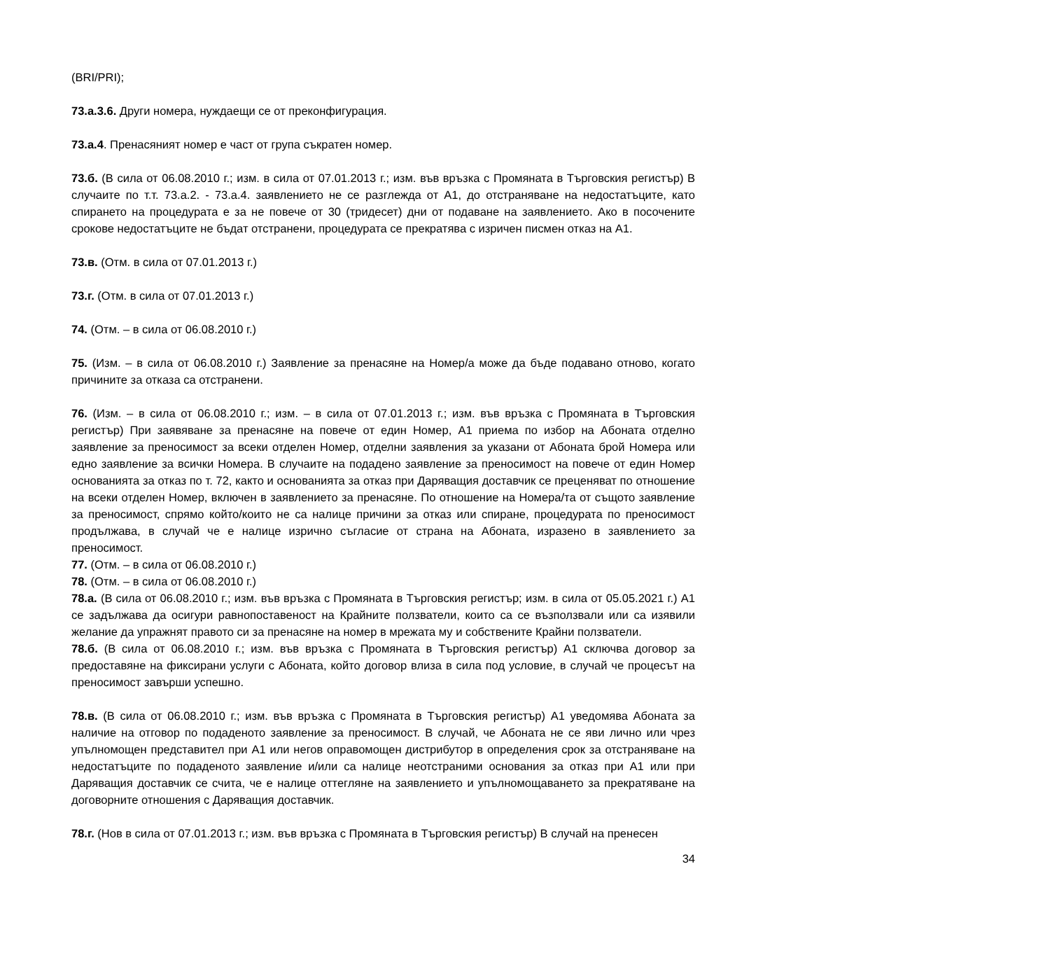(BRI/PRI);
73.а.3.6. Други номера, нуждаещи се от преконфигурация.
73.а.4. Пренасяният номер е част от група съкратен номер.
73.б. (В сила от 06.08.2010 г.; изм. в сила от 07.01.2013 г.; изм. във връзка с Промяната в Търговския регистър) В случаите по т.т. 73.а.2. - 73.а.4. заявлението не се разглежда от А1, до отстраняване на недостатъците, като спирането на процедурата е за не повече от 30 (тридесет) дни от подаване на заявлението. Ако в посочените срокове недостатъците не бъдат отстранени, процедурата се прекратява с изричен писмен отказ на А1.
73.в. (Отм. в сила от 07.01.2013 г.)
73.г. (Отм. в сила от 07.01.2013 г.)
74. (Отм. – в сила от 06.08.2010 г.)
75. (Изм. – в сила от 06.08.2010 г.) Заявление за пренасяне на Номер/а може да бъде подавано отново, когато причините за отказа са отстранени.
76. (Изм. – в сила от 06.08.2010 г.; изм. – в сила от 07.01.2013 г.; изм. във връзка с Промяната в Търговския регистър) При заявяване за пренасяне на повече от един Номер, А1 приема по избор на Абоната отделно заявление за преносимост за всеки отделен Номер, отделни заявления за указани от Абоната брой Номера или едно заявление за всички Номера. В случаите на подадено заявление за преносимост на повече от един Номер основанията за отказ по т. 72, както и основанията за отказ при Даряващия доставчик се преценяват по отношение на всеки отделен Номер, включен в заявлението за пренасяне. По отношение на Номера/та от същото заявление за преносимост, спрямо който/които не са налице причини за отказ или спиране, процедурата по преносимост продължава, в случай че е налице изрично съгласие от страна на Абоната, изразено в заявлението за преносимост.
77. (Отм. – в сила от 06.08.2010 г.)
78. (Отм. – в сила от 06.08.2010 г.)
78.а. (В сила от 06.08.2010 г.; изм. във връзка с Промяната в Търговския регистър; изм. в сила от 05.05.2021 г.) А1 се задължава да осигури равнопоставеност на Крайните ползватели, които са се възползвали или са изявили желание да упражнят правото си за пренасяне на номер в мрежата му и собствените Крайни ползватели.
78.б. (В сила от 06.08.2010 г.; изм. във връзка с Промяната в Търговския регистър) А1 сключва договор за предоставяне на фиксирани услуги с Абоната, който договор влиза в сила под условие, в случай че процесът на преносимост завърши успешно.
78.в. (В сила от 06.08.2010 г.; изм. във връзка с Промяната в Търговския регистър) А1 уведомява Абоната за наличие на отговор по подаденото заявление за преносимост. В случай, че Абоната не се яви лично или чрез упълномощен представител при А1 или негов оправомощен дистрибутор в определения срок за отстраняване на недостатъците по подаденото заявление и/или са налице неотстраними основания за отказ при А1 или при Даряващия доставчик се счита, че е налице оттегляне на заявлението и упълномощаването за прекратяване на договорните отношения с Даряващия доставчик.
78.г. (Нов в сила от 07.01.2013 г.; изм. във връзка с Промяната в Търговския регистър) В случай на пренесен
34